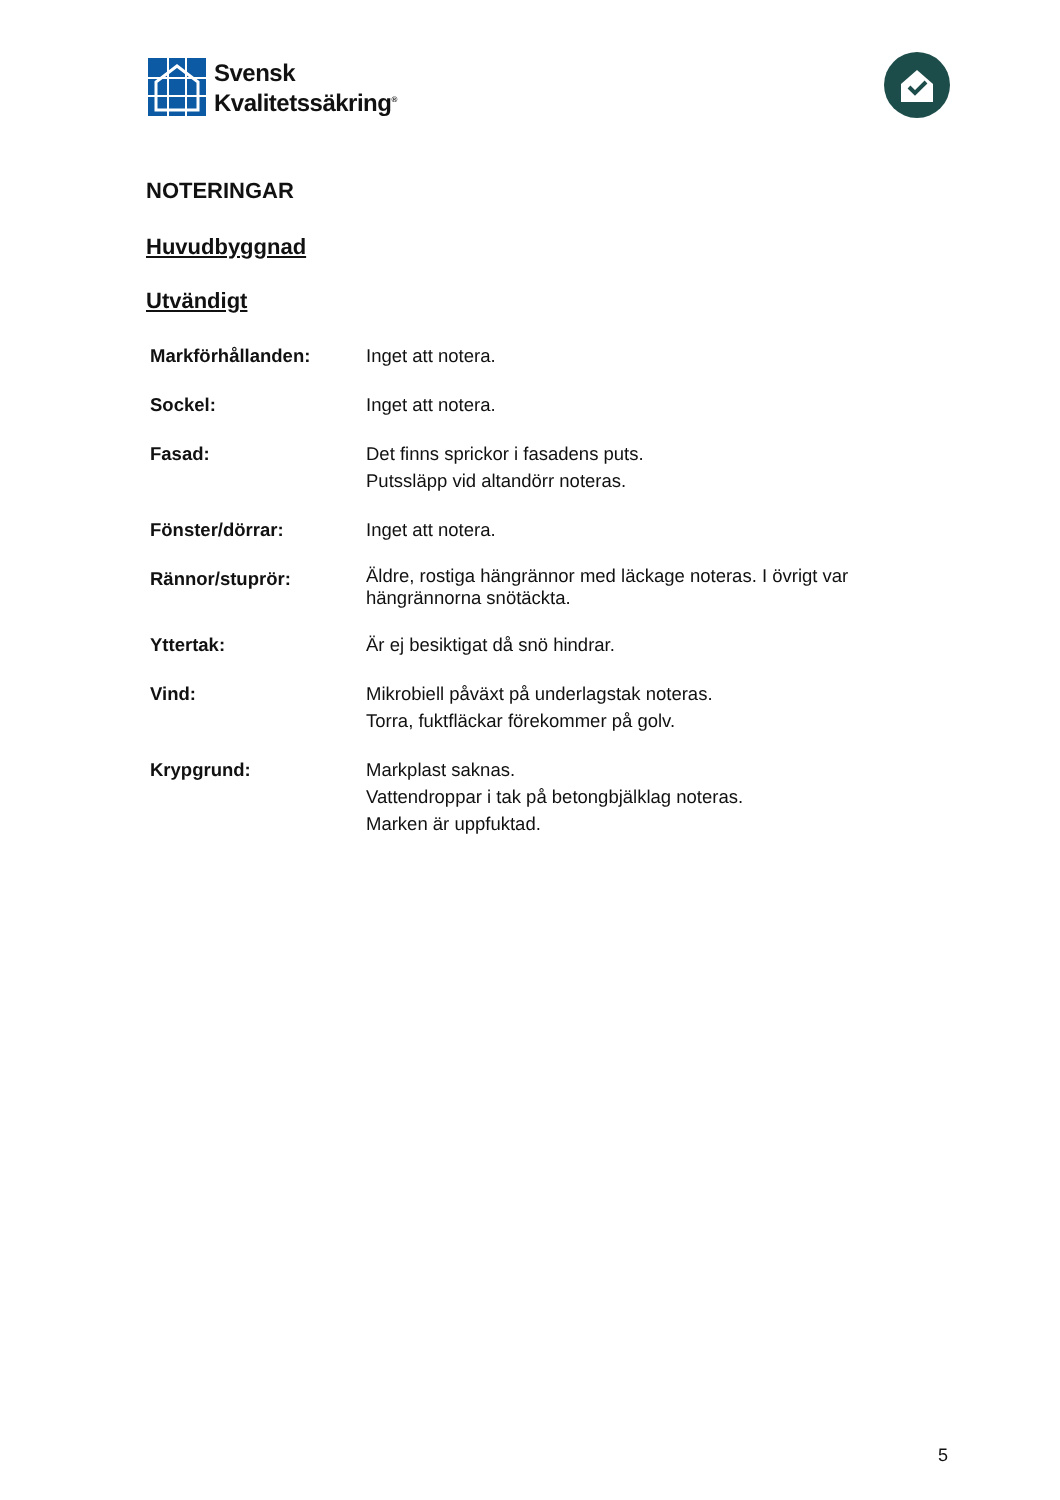Svensk
Kvalitetssäkring<sup>®</sup>
NOTERINGAR
Huvudbyggnad
Utvändigt
| Markförhållanden: | Inget att notera. |
| Sockel: | Inget att notera. |
| Fasad: | Det finns sprickor i fasadens puts. Putssläpp vid altandörr noteras. |
| Fönster/dörrar: | Inget att notera. |
| Rännor/stuprör: | Äldre, rostiga hängrännor med läckage noteras. I övrigt var hängrännorna snötäckta. |
| Yttertak: | Är ej besiktigat då snö hindrar. |
| Vind: | Mikrobiell påväxt på underlagstak noteras. Torra, fuktfläckar förekommer på golv. |
| Krypgrund: | Markplast saknas. Vattendroppar i tak på betongbjälklag noteras. Marken är uppfuktad. |
5